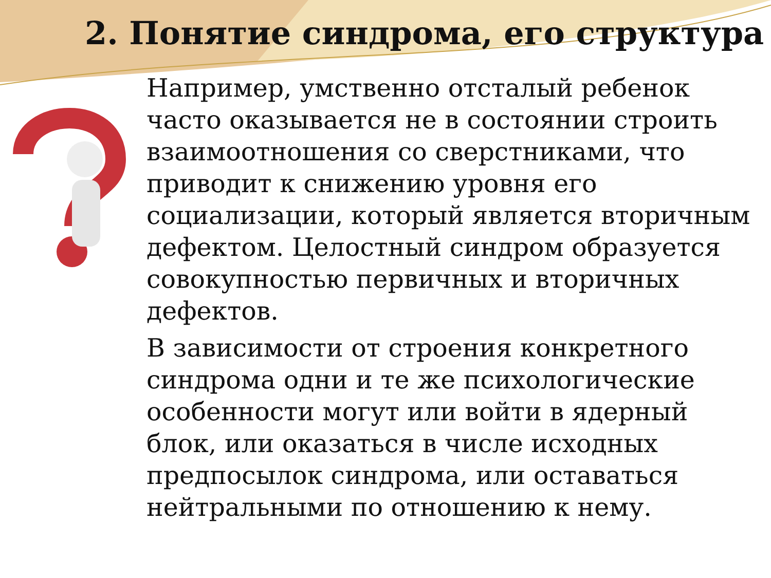2. Понятие синдрома, его структура
Например, умственно отсталый ребенок часто оказывается не в состоянии строить взаимоотношения со сверстниками, что приводит к снижению уровня его социализации, который является вторичным дефектом. Целостный синдром образуется совокупностью первичных и вторичных дефектов.
В зависимости от строения конкретного синдрома одни и те же психологические особенности могут или войти в ядерный блок, или оказаться в числе исходных предпосылок синдрома, или оставаться нейтральными по отношению к нему.